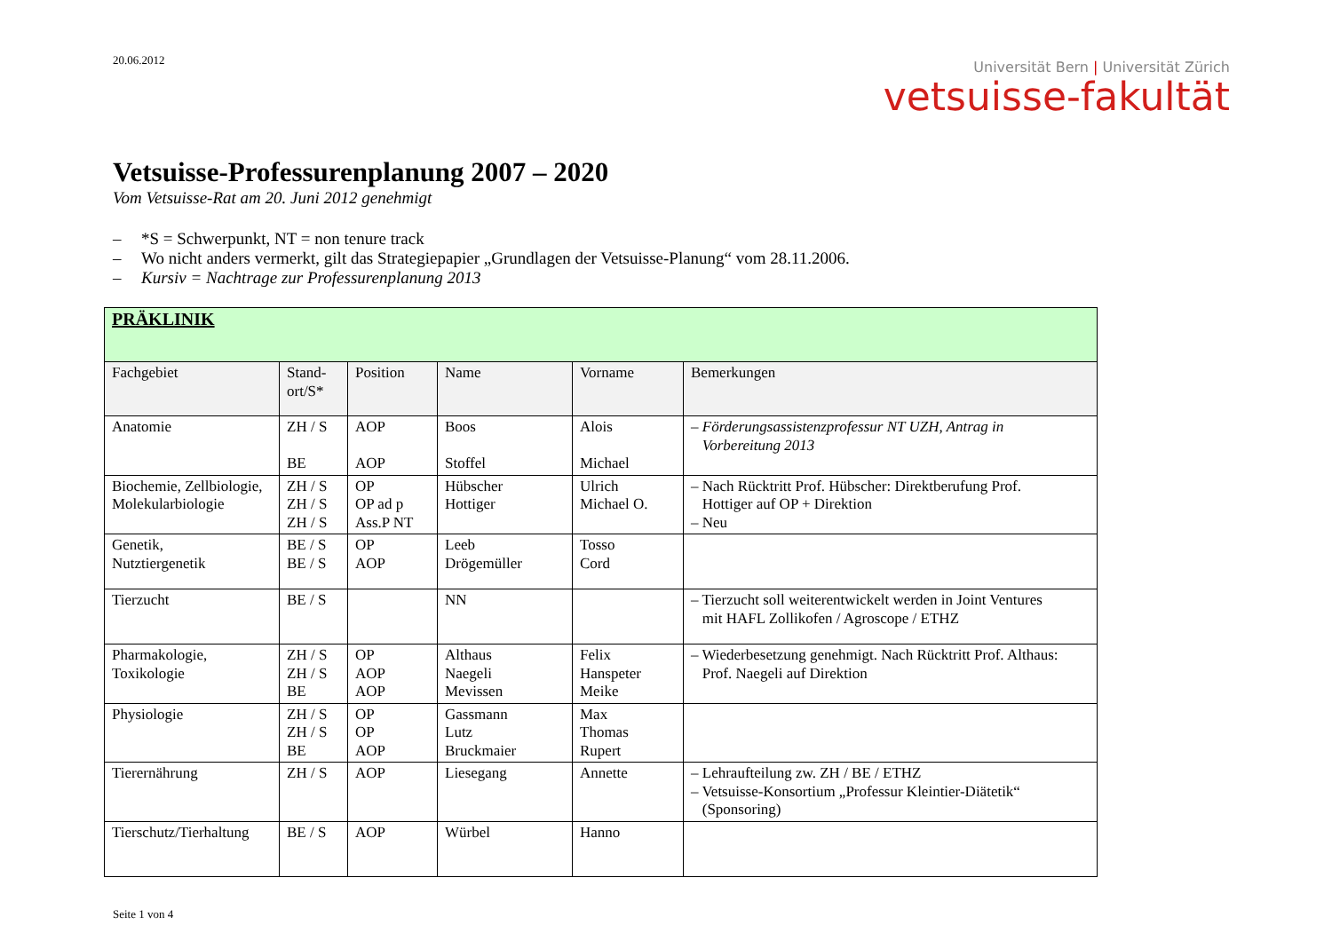20.06.2012
Universität Bern | Universität Zürich
vetsuisse-fakultät
Vetsuisse-Professurenplanung 2007 – 2020
Vom Vetsuisse-Rat am 20. Juni 2012 genehmigt
– *S = Schwerpunkt, NT = non tenure track
– Wo nicht anders vermerkt, gilt das Strategiepapier „Grundlagen der Vetsuisse-Planung“ vom 28.11.2006.
– Kursiv = Nachtrage zur Professurenplanung 2013
| PRÄKLINIK | | | | | |
| Fachgebiet | Stand- ort/S* | Position | Name | Vorname | Bemerkungen |
| Anatomie | ZH / S BE | AOP AOP | Boos Stoffel | Alois Michael | – Förderungsassistenzprofessur NT UZH, Antrag in Vorbereitung 2013 |
| Biochemie, Zellbiologie, Molekularbiologie | ZH / S ZH / S ZH / S | OP OP ad p Ass.P NT | Hübscher Hottiger | Ulrich Michael O. | – Nach Rücktritt Prof. Hübscher: Direktberufung Prof. Hottiger auf OP + Direktion – Neu |
| Genetik, Nutztiergenetik | BE / S BE / S | OP AOP | Leeb Drögemüller | Tosso Cord | |
| Tierzucht | BE / S | | NN | | – Tierzucht soll weiterentwickelt werden in Joint Ventures mit HAFL Zollikofen / Agroscope / ETHZ |
| Pharmakologie, Toxikologie | ZH / S ZH / S BE | OP AOP AOP | Althaus Naegeli Mevissen | Felix Hanspeter Meike | – Wiederbesetzung genehmigt. Nach Rücktritt Prof. Althaus: Prof. Naegeli auf Direktion |
| Physiologie | ZH / S ZH / S BE | OP OP AOP | Gassmann Lutz Bruckmaier | Max Thomas Rupert | |
| Tierernährung | ZH / S | AOP | Liesegang | Annette | – Lehraufteilung zw. ZH / BE / ETHZ – Vetsuisse-Konsortium „Professur Kleintier-Diätetik“ (Sponsoring) |
| Tierschutz/Tierhaltung | BE / S | AOP | Würbel | Hanno | |
Seite 1 von 4